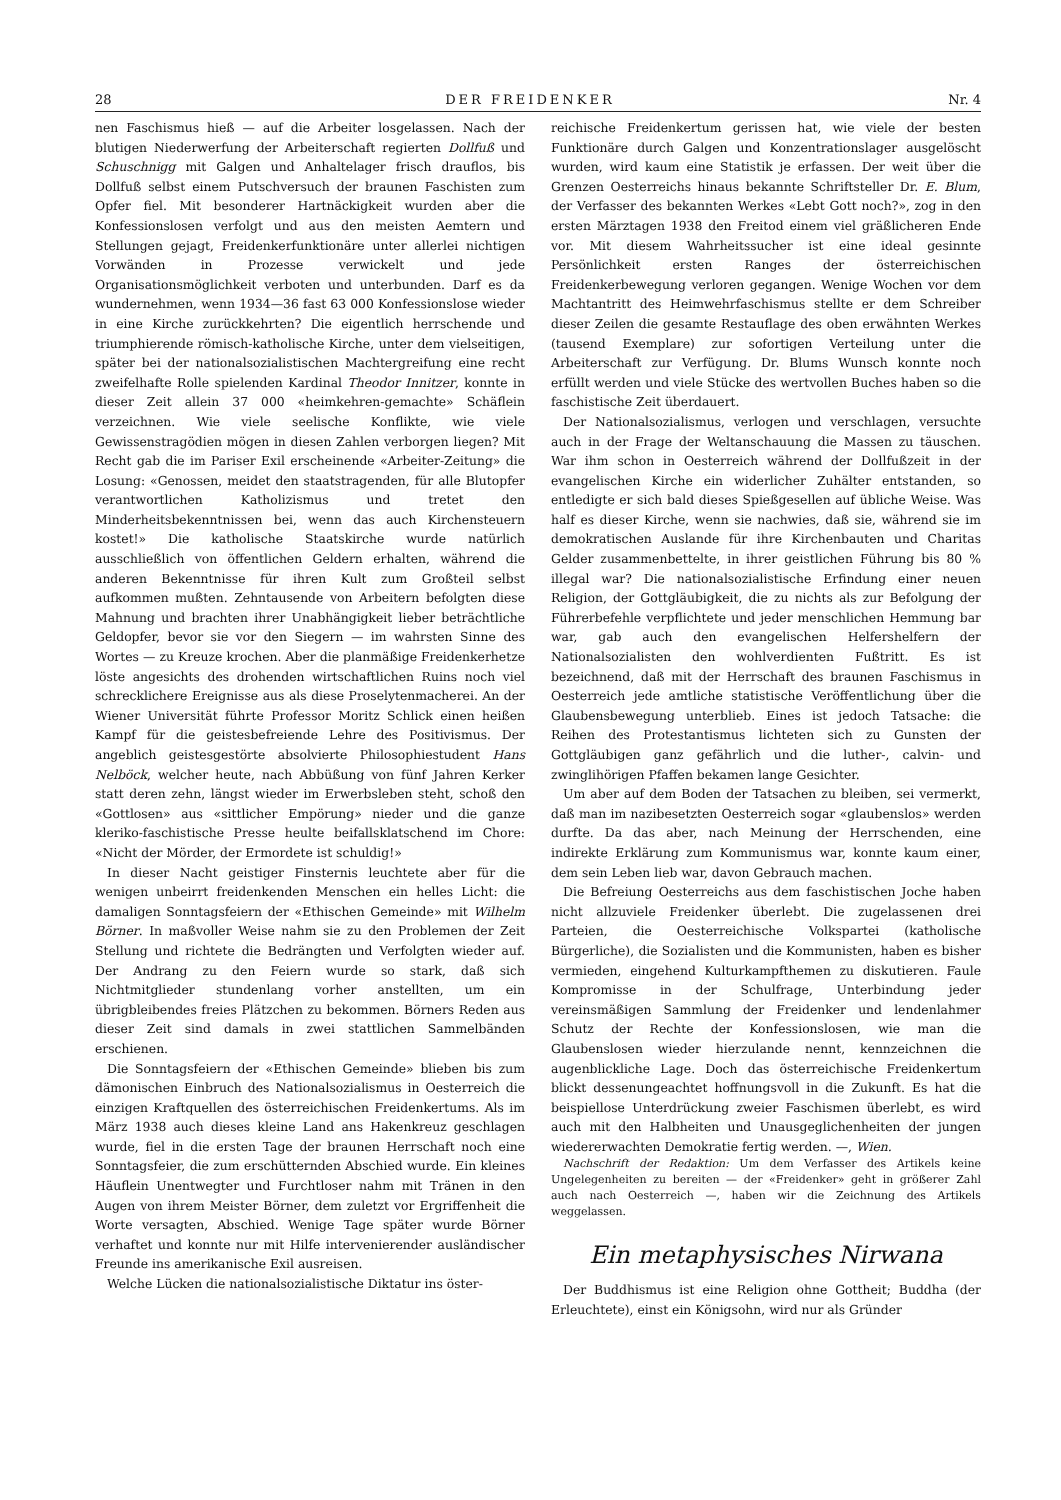28 DER FREIDENKER Nr. 4
nen Faschismus hieß — auf die Arbeiter losgelassen. Nach der blutigen Niederwerfung der Arbeiterschaft regierten Dollfuß und Schuschnigg mit Galgen und Anhaltelager frisch drauflos, bis Dollfuß selbst einem Putschversuch der braunen Faschisten zum Opfer fiel. Mit besonderer Hartnäckigkeit wurden aber die Konfessionslosen verfolgt und aus den meisten Aemtern und Stellungen gejagt, Freidenkerfunktionäre unter allerlei nichtigen Vorwänden in Prozesse verwickelt und jede Organisationsmöglichkeit verboten und unterbunden. Darf es da wundernehmen, wenn 1934—36 fast 63 000 Konfessionslose wieder in eine Kirche zurückkehrten? Die eigentlich herrschende und triumphierende römisch-katholische Kirche, unter dem vielseitigen, später bei der nationalsozialistischen Machtergreifung eine recht zweifelhafte Rolle spielenden Kardinal Theodor Innitzer, konnte in dieser Zeit allein 37 000 «heimkehren-gemachte» Schäflein verzeichnen. Wie viele seelische Konflikte, wie viele Gewissenstragödien mögen in diesen Zahlen verborgen liegen? Mit Recht gab die im Pariser Exil erscheinende «Arbeiter-Zeitung» die Losung: «Genossen, meidet den staatstragenden, für alle Blutopfer verantwortlichen Katholizismus und tretet den Minderheitsbekenntnissen bei, wenn das auch Kirchensteuern kostet!» Die katholische Staatskirche wurde natürlich ausschließlich von öffentlichen Geldern erhalten, während die anderen Bekenntnisse für ihren Kult zum Großteil selbst aufkommen mußten. Zehntausende von Arbeitern befolgten diese Mahnung und brachten ihrer Unabhängigkeit lieber beträchtliche Geldopfer, bevor sie vor den Siegern — im wahrsten Sinne des Wortes — zu Kreuze krochen. Aber die planmäßige Freidenkerhetze löste angesichts des drohenden wirtschaftlichen Ruins noch viel schrecklichere Ereignisse aus als diese Proselytenmacherei. An der Wiener Universität führte Professor Moritz Schlick einen heißen Kampf für die geistesbefreiende Lehre des Positivismus. Der angeblich geistesgestörte absolvierte Philosophiestudent Hans Nelböck, welcher heute, nach Abbüßung von fünf Jahren Kerker statt deren zehn, längst wieder im Erwerbsleben steht, schoß den «Gottlosen» aus «sittlicher Empörung» nieder und die ganze kleriko-faschistische Presse heulte beifallsklatschend im Chore: «Nicht der Mörder, der Ermordete ist schuldig!»
In dieser Nacht geistiger Finsternis leuchtete aber für die wenigen unbeirrt freidenkenden Menschen ein helles Licht: die damaligen Sonntagsfeiern der «Ethischen Gemeinde» mit Wilhelm Börner. In maßvoller Weise nahm sie zu den Problemen der Zeit Stellung und richtete die Bedrängten und Verfolgten wieder auf. Der Andrang zu den Feiern wurde so stark, daß sich Nichtmitglieder stundenlang vorher anstellten, um ein übrigbleibendes freies Plätzchen zu bekommen. Börners Reden aus dieser Zeit sind damals in zwei stattlichen Sammelbänden erschienen.
Die Sonntagsfeiern der «Ethischen Gemeinde» blieben bis zum dämonischen Einbruch des Nationalsozialismus in Oesterreich die einzigen Kraftquellen des österreichischen Freidenkertums. Als im März 1938 auch dieses kleine Land ans Hakenkreuz geschlagen wurde, fiel in die ersten Tage der braunen Herrschaft noch eine Sonntagsfeier, die zum erschütternden Abschied wurde. Ein kleines Häuflein Unentwegter und Furchtloser nahm mit Tränen in den Augen von ihrem Meister Börner, dem zuletzt vor Ergriffenheit die Worte versagten, Abschied. Wenige Tage später wurde Börner verhaftet und konnte nur mit Hilfe intervenierender ausländischer Freunde ins amerikanische Exil ausreisen.
Welche Lücken die nationalsozialistische Diktatur ins öster-
reichische Freidenkertum gerissen hat, wie viele der besten Funktionäre durch Galgen und Konzentrationslager ausgelöscht wurden, wird kaum eine Statistik je erfassen. Der weit über die Grenzen Oesterreichs hinaus bekannte Schriftsteller Dr. E. Blum, der Verfasser des bekannten Werkes «Lebt Gott noch?», zog in den ersten Märztagen 1938 den Freitod einem viel gräßlicheren Ende vor. Mit diesem Wahrheitssucher ist eine ideal gesinnte Persönlichkeit ersten Ranges der österreichischen Freidenkerbewegung verloren gegangen. Wenige Wochen vor dem Machtantritt des Heimwehrfaschismus stellte er dem Schreiber dieser Zeilen die gesamte Restauflage des oben erwähnten Werkes (tausend Exemplare) zur sofortigen Verteilung unter die Arbeiterschaft zur Verfügung. Dr. Blums Wunsch konnte noch erfüllt werden und viele Stücke des wertvollen Buches haben so die faschistische Zeit überdauert.
Der Nationalsozialismus, verlogen und verschlagen, versuchte auch in der Frage der Weltanschauung die Massen zu täuschen. War ihm schon in Oesterreich während der Dollfußzeit in der evangelischen Kirche ein widerlicher Zuhälter entstanden, so entledigte er sich bald dieses Spießgesellen auf übliche Weise. Was half es dieser Kirche, wenn sie nachwies, daß sie, während sie im demokratischen Auslande für ihre Kirchenbauten und Charitas Gelder zusammenbettelte, in ihrer geistlichen Führung bis 80 % illegal war? Die nationalsozialistische Erfindung einer neuen Religion, der Gottgläubigkeit, die zu nichts als zur Befolgung der Führerbefehle verpflichtete und jeder menschlichen Hemmung bar war, gab auch den evangelischen Helfershelfern der Nationalsozialisten den wohlverdienten Fußtritt. Es ist bezeichnend, daß mit der Herrschaft des braunen Faschismus in Oesterreich jede amtliche statistische Veröffentlichung über die Glaubensbewegung unterblieb. Eines ist jedoch Tatsache: die Reihen des Protestantismus lichteten sich zu Gunsten der Gottgläubigen ganz gefährlich und die luther-, calvin- und zwinglihörigen Pfaffen bekamen lange Gesichter.
Um aber auf dem Boden der Tatsachen zu bleiben, sei vermerkt, daß man im nazibesetzten Oesterreich sogar «glaubenslos» werden durfte. Da das aber, nach Meinung der Herrschenden, eine indirekte Erklärung zum Kommunismus war, konnte kaum einer, dem sein Leben lieb war, davon Gebrauch machen.
Die Befreiung Oesterreichs aus dem faschistischen Joche haben nicht allzuviele Freidenker überlebt. Die zugelassenen drei Parteien, die Oesterreichische Volkspartei (katholische Bürgerliche), die Sozialisten und die Kommunisten, haben es bisher vermieden, eingehend Kulturkampfthemen zu diskutieren. Faule Kompromisse in der Schulfrage, Unterbindung jeder vereinsmäßigen Sammlung der Freidenker und lendenlahmer Schutz der Rechte der Konfessionslosen, wie man die Glaubenslosen wieder hierzulande nennt, kennzeichnen die augenblickliche Lage. Doch das österreichische Freidenkertum blickt dessenungeachtet hoffnungsvoll in die Zukunft. Es hat die beispiellose Unterdrückung zweier Faschismen überlebt, es wird auch mit den Halbheiten und Unausgeglichenheiten der jungen wiedererwachten Demokratie fertig werden. —, Wien.
Nachschrift der Redaktion: Um dem Verfasser des Artikels keine Ungelegenheiten zu bereiten — der «Freidenker» geht in größerer Zahl auch nach Oesterreich —, haben wir die Zeichnung des Artikels weggelassen.
Ein metaphysisches Nirwana
Der Buddhismus ist eine Religion ohne Gottheit; Buddha (der Erleuchtete), einst ein Königsohn, wird nur als Gründer